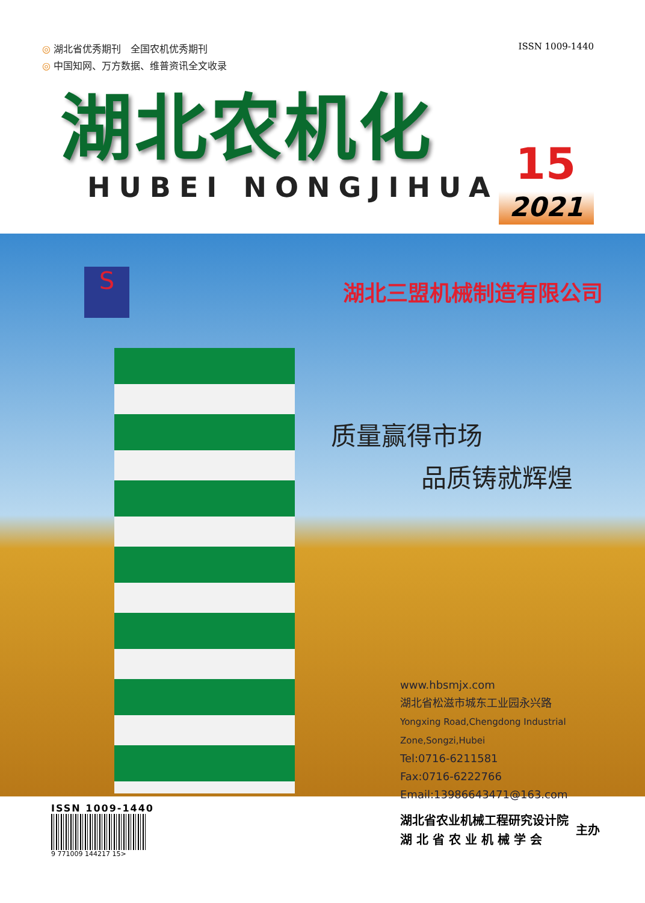◎ 湖北省优秀期刊　全国农机优秀期刊
◎ 中国知网、万方数据、维普资讯全文收录
ISSN 1009-1440
湖北农机化
HUBEI NONGJIHUA
15
2021
S
湖北三盟机械制造有限公司
质量赢得市场
品质铸就辉煌
www.hbsmjx.com
湖北省松滋市城东工业园永兴路
Yongxing Road,Chengdong Industrial Zone,Songzi,Hubei
Tel:0716-6211581
Fax:0716-6222766
Email:13986643471@163.com
ISSN 1009-1440
9 771009 144217 15>
湖北省农业机械工程研究设计院
湖 北 省 农 业 机 械 学 会
主办